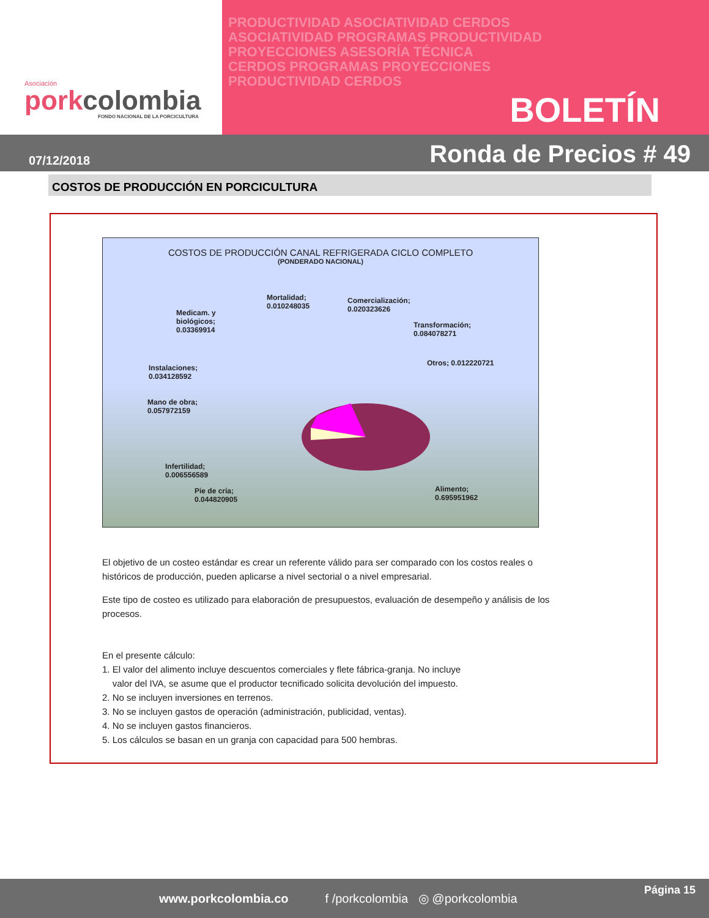Asociación
porkcolombia
FONDO NACIONAL DE LA PORCICULTURA
PRODUCTIVIDAD ASOCIATIVIDAD CERDOS
ASOCIATIVIDAD PROGRAMAS PRODUCTIVIDAD
PROYECCIONES ASESORÍA TÉCNICA
CERDOS PROGRAMAS PROYECCIONES
PRODUCTIVIDAD CERDOS
BOLETÍN
07/12/2018 Ronda de Precios # 49
COSTOS DE PRODUCCIÓN EN PORCICULTURA
COSTOS DE PRODUCCIÓN CANAL REFRIGERADA CICLO COMPLETO
(PONDERADO NACIONAL)
Mortalidad;
0.010248035
Comercialización;
0.020323626
Medicam. y
biológicos;
0.03369914
Transformación;
0.084078271
Otros; 0.012220721
Instalaciones;
0.034128592
Mano de obra;
0.057972159
Infertilidad;
0.006556589
Pie de cría;
0.044820905
Alimento;
0.695951962
El objetivo de un costeo estándar es crear un referente válido para ser comparado con los costos reales o históricos de producción, pueden aplicarse a nivel sectorial o a nivel empresarial.
Este tipo de costeo es utilizado para elaboración de presupuestos, evaluación de desempeño y análisis de los procesos.
En el presente cálculo:
1. El valor del alimento incluye descuentos comerciales y flete fábrica-granja. No incluye
valor del IVA, se asume que el productor tecnificado solicita devolución del impuesto.
2. No se incluyen inversiones en terrenos.
3. No se incluyen gastos de operación (administración, publicidad, ventas).
4. No se incluyen gastos financieros.
5. Los cálculos se basan en un granja con capacidad para 500 hembras.
www.porkcolombia.co f /porkcolombia ◎ @porkcolombia Página 15